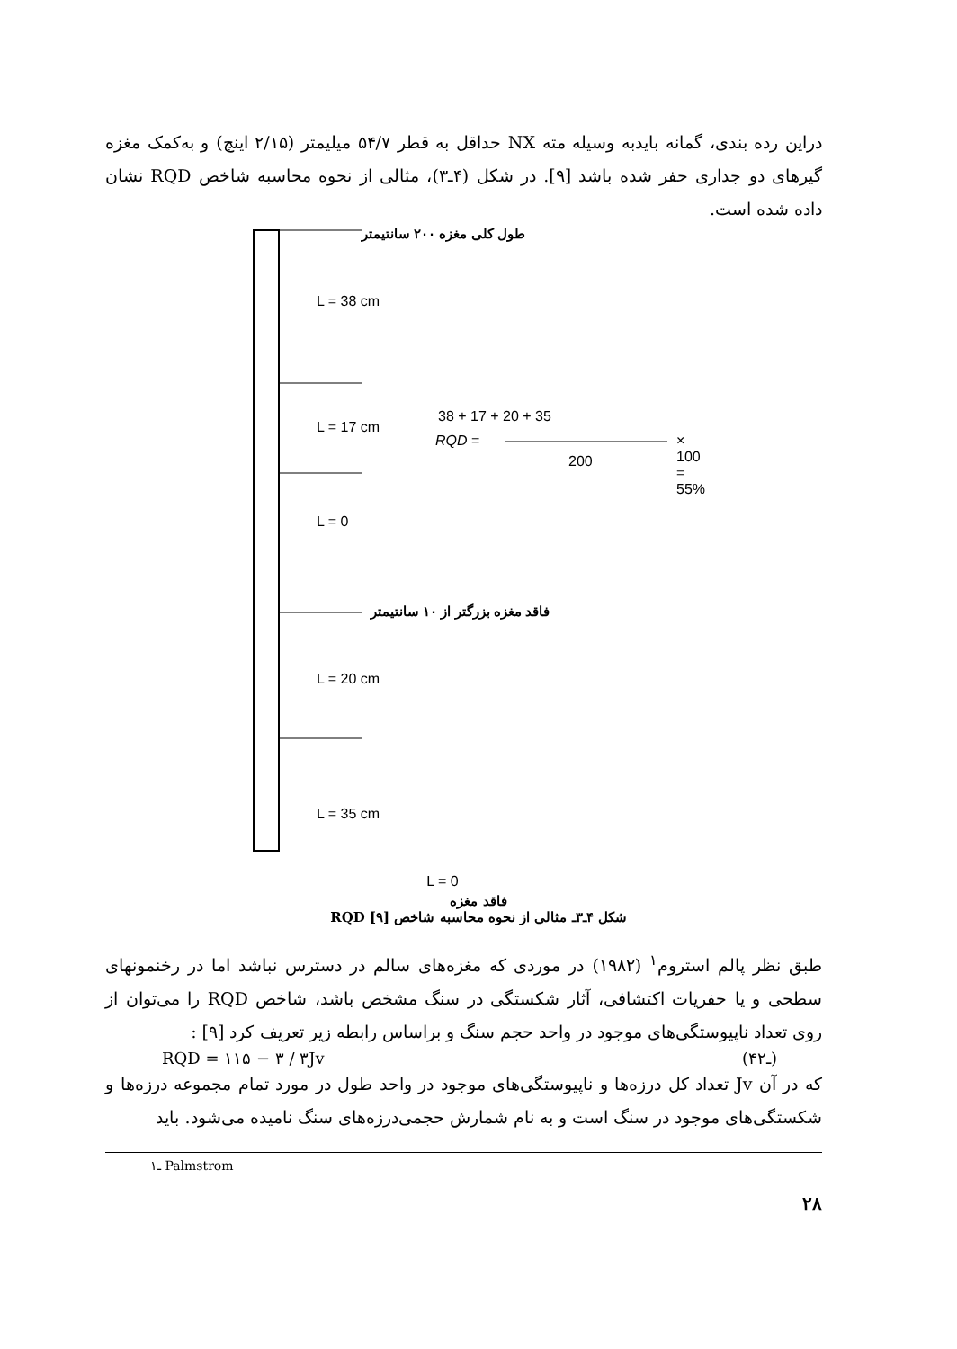دراین رده بندی، گمانه بایدبه وسیله مته NX حداقل به قطر ۵۴/۷ میلیمتر (۲/۱۵ اینچ) و به‌کمک مغزه گیرهای دو جداری حفر شده باشد [۹]. در شکل (۴ـ۳)، مثالی از نحوه محاسبه شاخص RQD نشان داده شده است.
طول کلی مغزه ۲۰۰ سانتیمتر
L = 38 cm
L = 17 cm
38 + 17 + 20 + 35
RQD = × 100 = 55%
200
L = 0
فاقد مغزه بزرگتر از ۱۰ سانتیمتر
L = 20 cm
L = 35 cm
L = 0
فاقد مغزه
شکل ۴ـ۳ـ مثالی از نحوه محاسبه شاخص RQD [۹]
طبق نظر پالم استروم<sup>۱</sup> (۱۹۸۲) در موردی که مغزه‌های سالم در دسترس نباشد اما در رخنمونهای سطحی و یا حفریات اکتشافی، آثار شکستگی در سنگ مشخص باشد، شاخص RQD را می‌توان از روی تعداد ناپیوستگی‌های موجود در واحد حجم سنگ و براساس رابطه زیر تعریف کرد [۹] :
RQD = ۱۱۵ − ۳ / ۳Jv (۴ـ۲)
که در آن Jv تعداد کل درزه‌ها و ناپیوستگی‌های موجود در واحد طول در مورد تمام مجموعه درزه‌ها و شکستگی‌های موجود در سنگ است و به نام شمارش حجمی‌درزه‌های سنگ نامیده می‌شود. باید
۱ـ Palmstrom
۲۸